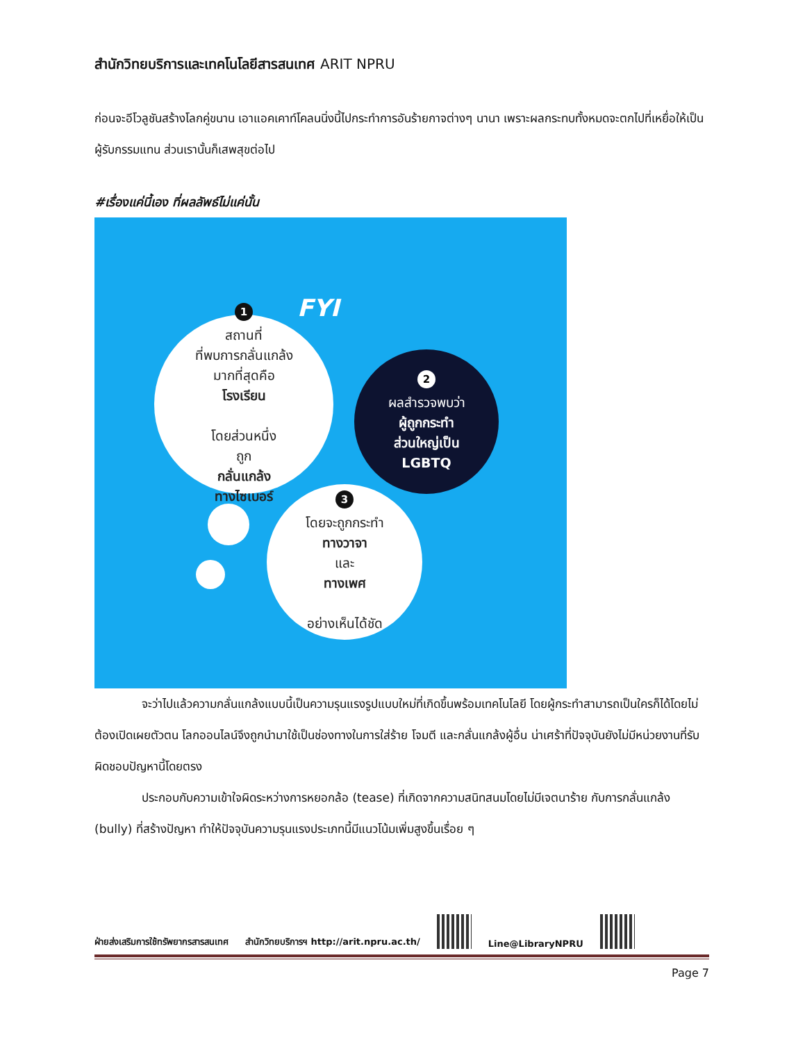สำนักวิทยบริการและเทคโนโลยีสารสนเทศ ARIT NPRU
ก่อนจะอีโวลูชันสร้างโลกคู่ขนาน เอาแอคเคาท์โคลนนิ่งนี้ไปกระทำการอันร้ายกาจต่างๆ นานา เพราะผลกระทบทั้งหมดจะตกไปที่เหยื่อให้เป็นผู้รับกรรมแทน ส่วนเรานั้นก็เสพสุขต่อไป
#เรื่องแค่นี้เอง ที่ผลลัพธ์ไม่แค่นั้น
FYI
1
สถานที่
ที่พบการกลั่นแกล้ง
มากที่สุดคือ
โรงเรียน
โดยส่วนหนึ่ง
ถูก
กลั่นแกล้ง
ทางไซเบอร์
2
ผลสำรวจพบว่า
ผู้ถูกกระทำ
ส่วนใหญ่เป็น
LGBTQ
3
โดยจะถูกกระทำ
ทางวาจา
และ
ทางเพศ
อย่างเห็นได้ชัด
จะว่าไปแล้วความกลั่นแกล้งแบบนี้เป็นความรุนแรงรูปแบบใหม่ที่เกิดขึ้นพร้อมเทคโนโลยี โดยผู้กระทำสามารถเป็นใครก็ได้โดยไม่ต้องเปิดเผยตัวตน โลกออนไลน์จึงถูกนำมาใช้เป็นช่องทางในการใส่ร้าย โจมตี และกลั่นแกล้งผู้อื่น น่าเศร้าที่ปัจจุบันยังไม่มีหน่วยงานที่รับผิดชอบปัญหานี้โดยตรง
ประกอบกับความเข้าใจผิดระหว่างการหยอกล้อ (tease) ที่เกิดจากความสนิทสนมโดยไม่มีเจตนาร้าย กับการกลั่นแกล้ง (bully) ที่สร้างปัญหา ทำให้ปัจจุบันความรุนแรงประเภทนี้มีแนวโน้มเพิ่มสูงขึ้นเรื่อย ๆ
ฝ่ายส่งเสริมการใช้ทรัพยากรสารสนเทศ สำนักวิทยบริการฯ http://arit.npru.ac.th/
Line@LibraryNPRU
Page 7